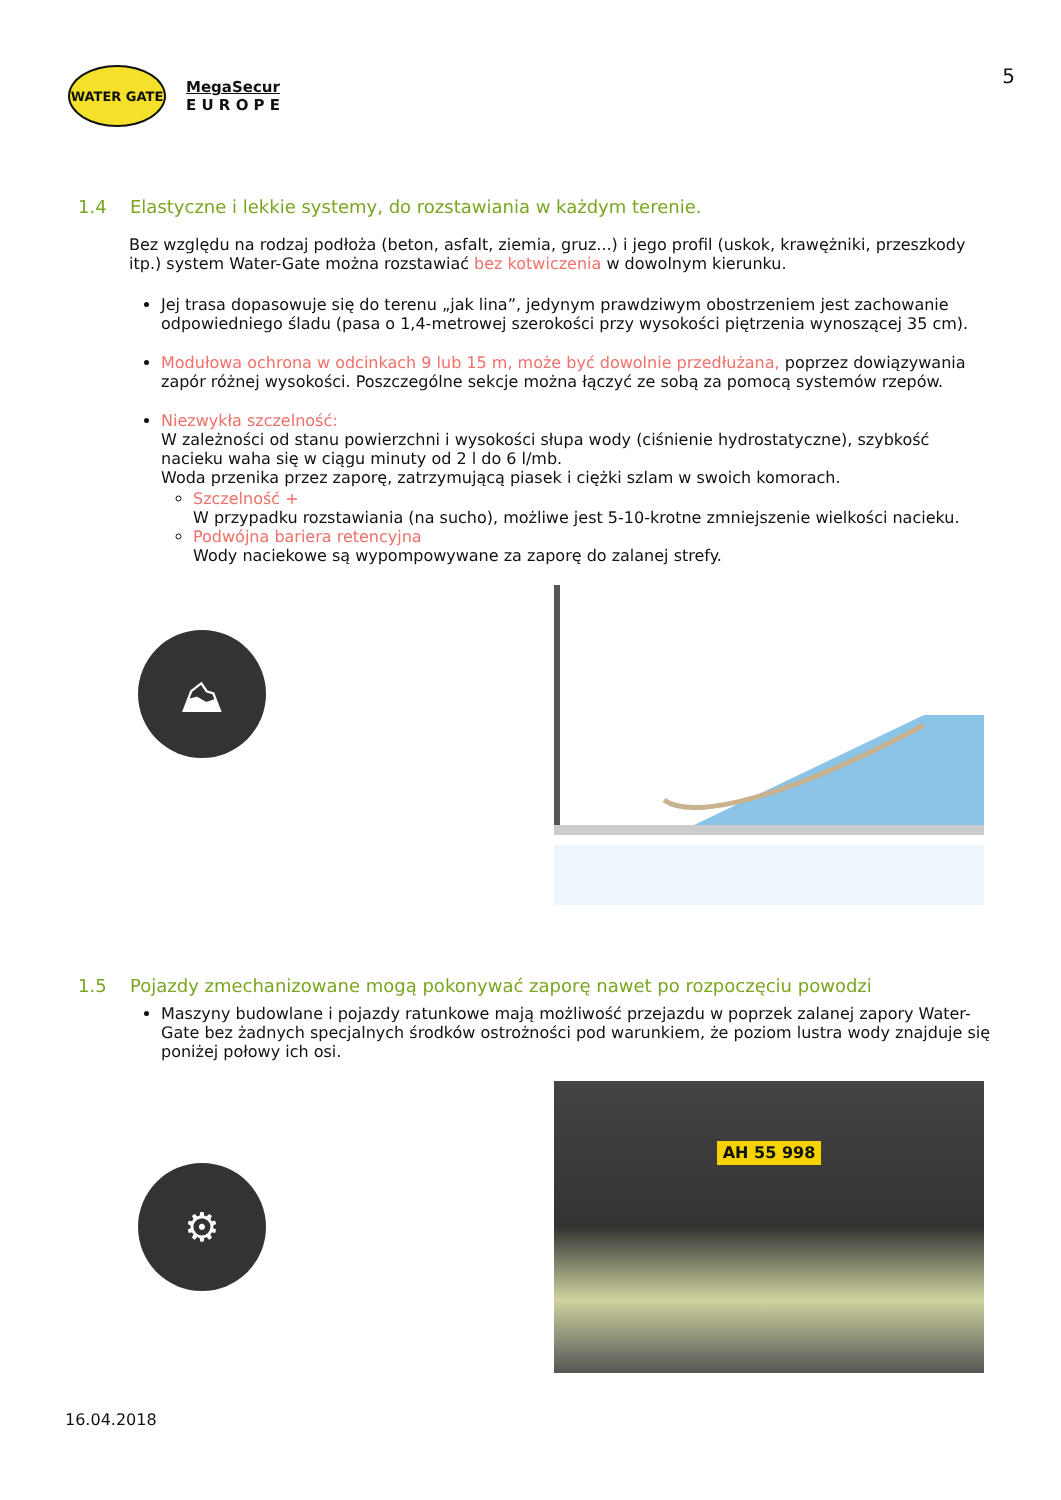WATER GATE
MegaSecur
E U R O P E
5
1.4 Elastyczne i lekkie systemy, do rozstawiania w każdym terenie.
Bez względu na rodzaj podłoża (beton, asfalt, ziemia, gruz...) i jego profil (uskok, krawężniki, przeszkody itp.) system Water-Gate można rozstawiać bez kotwiczenia w dowolnym kierunku.
Jej trasa dopasowuje się do terenu „jak lina”, jedynym prawdziwym obostrzeniem jest zachowanie odpowiedniego śladu (pasa o 1,4-metrowej szerokości przy wysokości piętrzenia wynoszącej 35 cm).
Modułowa ochrona w odcinkach 9 lub 15 m, może być dowolnie przedłużana, poprzez dowiązywania zapór różnej wysokości. Poszczególne sekcje można łączyć ze sobą za pomocą systemów rzepów.
Niezwykła szczelność:
W zależności od stanu powierzchni i wysokości słupa wody (ciśnienie hydrostatyczne), szybkość nacieku waha się w ciągu minuty od 2 l do 6 l/mb.
Woda przenika przez zaporę, zatrzymującą piasek i ciężki szlam w swoich komorach.
Szczelność +
W przypadku rozstawiania (na sucho), możliwe jest 5-10-krotne zmniejszenie wielkości nacieku.
Podwójna bariera retencyjna
Wody naciekowe są wypompowywane za zaporę do zalanej strefy.
⛰
1.5 Pojazdy zmechanizowane mogą pokonywać zaporę nawet po rozpoczęciu powodzi
Maszyny budowlane i pojazdy ratunkowe mają możliwość przejazdu w poprzek zalanej zapory Water-Gate bez żadnych specjalnych środków ostrożności pod warunkiem, że poziom lustra wody znajduje się poniżej połowy ich osi.
⚙
AH 55 998
16.04.2018